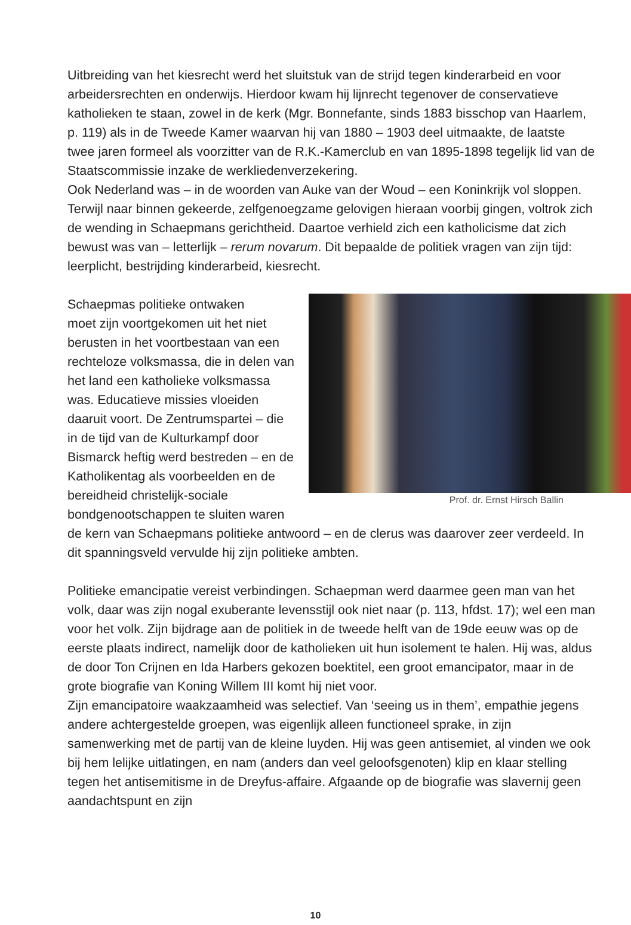Uitbreiding van het kiesrecht werd het sluitstuk van de strijd tegen kinderarbeid en voor arbeidersrechten en onderwijs. Hierdoor kwam hij lijnrecht tegenover de conservatieve katholieken te staan, zowel in de kerk (Mgr. Bonnefante, sinds 1883 bisschop van Haarlem, p. 119) als in de Tweede Kamer waarvan hij van 1880 – 1903 deel uitmaakte, de laatste twee jaren formeel als voorzitter van de R.K.-Kamerclub en van 1895-1898 tegelijk lid van de Staatscommissie inzake de werkliedenverzekering.
Ook Nederland was – in de woorden van Auke van der Woud – een Koninkrijk vol sloppen. Terwijl naar binnen gekeerde, zelfgenoegzame gelovigen hieraan voorbij gingen, voltrok zich de wending in Schaepmans gerichtheid. Daartoe verhield zich een katholicisme dat zich bewust was van – letterlijk – rerum novarum. Dit bepaalde de politiek vragen van zijn tijd: leerplicht, bestrijding kinderarbeid, kiesrecht.
Prof. dr. Ernst Hirsch Ballin
Schaepmas politieke ontwaken
moet zijn voortgekomen uit het niet berusten in het voortbestaan van een rechteloze volksmassa, die in delen van het land een katholieke volksmassa was. Educatieve missies vloeiden daaruit voort. De Zentrumspartei – die in de tijd van de Kulturkampf door Bismarck heftig werd bestreden – en de Katholikentag als voorbeelden en de bereidheid christelijk-sociale bondgenootschappen te sluiten waren de kern van Schaepmans politieke antwoord – en de clerus was daarover zeer verdeeld. In dit spanningsveld vervulde hij zijn politieke ambten.
Politieke emancipatie vereist verbindingen. Schaepman werd daarmee geen man van het volk, daar was zijn nogal exuberante levensstijl ook niet naar (p. 113, hfdst. 17); wel een man voor het volk. Zijn bijdrage aan de politiek in de tweede helft van de 19de eeuw was op de eerste plaats indirect, namelijk door de katholieken uit hun isolement te halen. Hij was, aldus de door Ton Crijnen en Ida Harbers gekozen boektitel, een groot emancipator, maar in de grote biografie van Koning Willem III komt hij niet voor.
Zijn emancipatoire waakzaamheid was selectief. Van ‘seeing us in them’, empathie jegens andere achtergestelde groepen, was eigenlijk alleen functioneel sprake, in zijn samenwerking met de partij van de kleine luyden. Hij was geen antisemiet, al vinden we ook bij hem lelijke uitlatingen, en nam (anders dan veel geloofsgenoten) klip en klaar stelling tegen het antisemitisme in de Dreyfus-affaire. Afgaande op de biografie was slavernij geen aandachtspunt en zijn
10